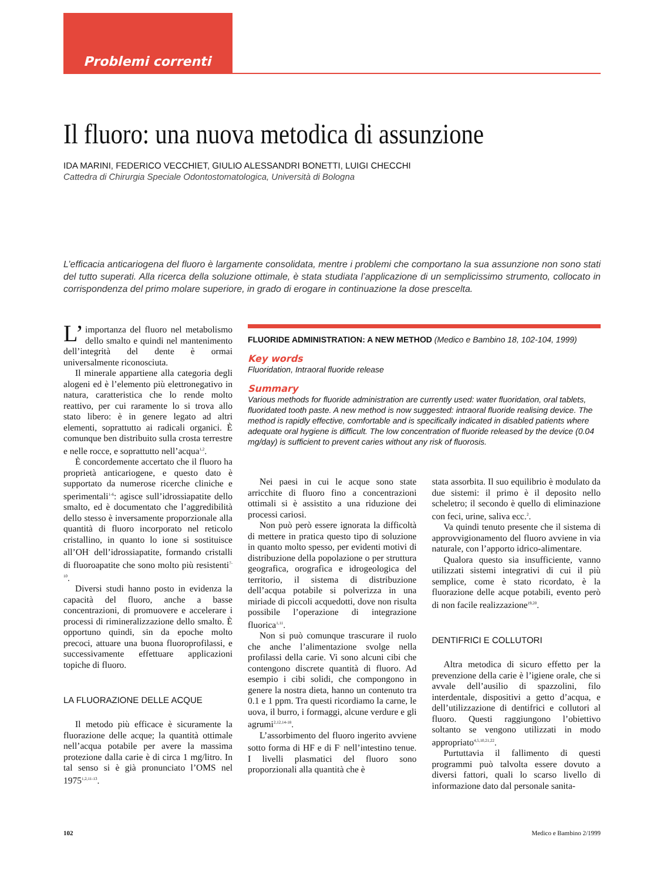Problemi correnti
Il fluoro: una nuova metodica di assunzione
IDA MARINI, FEDERICO VECCHIET, GIULIO ALESSANDRI BONETTI, LUIGI CHECCHI
Cattedra di Chirurgia Speciale Odontostomatologica, Università di Bologna
L’efficacia anticariogena del fluoro è largamente consolidata, mentre i problemi che comportano la sua assunzione non sono stati del tutto superati. Alla ricerca della soluzione ottimale, è stata studiata l’applicazione di un semplicissimo strumento, collocato in corrispondenza del primo molare superiore, in grado di erogare in continuazione la dose prescelta.
L’ importanza del fluoro nel metabolismo dello smalto e quindi nel mantenimento dell’integrità del dente è ormai universalmente riconosciuta.
Il minerale appartiene alla categoria degli alogeni ed è l’elemento più elettronegativo in natura, caratteristica che lo rende molto reattivo, per cui raramente lo si trova allo stato libero: è in genere legato ad altri elementi, soprattutto ai radicali organici. È comunque ben distribuito sulla crosta terrestre e nelle rocce, e soprattutto nell’acqua<sup>1,2</sup>.
È concordemente accertato che il fluoro ha proprietà anticariogene, e questo dato è supportato da numerose ricerche cliniche e sperimentali<sup>1-6</sup>: agisce sull’idrossiapatite dello smalto, ed è documentato che l’aggredibilità dello stesso è inversamente proporzionale alla quantità di fluoro incorporato nel reticolo cristallino, in quanto lo ione si sostituisce all’OH<sup>-</sup> dell’idrossiapatite, formando cristalli di fluoroapatite che sono molto più resistenti<sup>7-10</sup>.
Diversi studi hanno posto in evidenza la capacità del fluoro, anche a basse concentrazioni, di promuovere e accelerare i processi di rimineralizzazione dello smalto. È opportuno quindi, sin da epoche molto precoci, attuare una buona fluoroprofilassi, e successivamente effettuare applicazioni topiche di fluoro.
LA FLUORAZIONE DELLE ACQUE
Il metodo più efficace è sicuramente la fluorazione delle acque; la quantità ottimale nell’acqua potabile per avere la massima protezione dalla carie è di circa 1 mg/litro. In tal senso si è già pronunciato l’OMS nel 1975<sup>1,2,11-13</sup>.
FLUORIDE ADMINISTRATION: A NEW METHOD (Medico e Bambino 18, 102-104, 1999)
Key words
Fluoridation, Intraoral fluoride release
Summary
Various methods for fluoride administration are currently used: water fluoridation, oral tablets, fluoridated tooth paste. A new method is now suggested: intraoral fluoride realising device. The method is rapidly effective, comfortable and is specifically indicated in disabled patients where adequate oral hygiene is difficult. The low concentration of fluoride released by the device (0.04 mg/day) is sufficient to prevent caries without any risk of fluorosis.
Nei paesi in cui le acque sono state arricchite di fluoro fino a concentrazioni ottimali si è assistito a una riduzione dei processi cariosi.
Non può però essere ignorata la difficoltà di mettere in pratica questo tipo di soluzione in quanto molto spesso, per evidenti motivi di distribuzione della popolazione o per struttura geografica, orografica e idrogeologica del territorio, il sistema di distribuzione dell’acqua potabile si polverizza in una miriade di piccoli acquedotti, dove non risulta possibile l’operazione di integrazione fluorica<sup>1,11</sup>.
Non si può comunque trascurare il ruolo che anche l’alimentazione svolge nella profilassi della carie. Vi sono alcuni cibi che contengono discrete quantità di fluoro. Ad esempio i cibi solidi, che compongono in genere la nostra dieta, hanno un contenuto tra 0.1 e 1 ppm. Tra questi ricordiamo la carne, le uova, il burro, i formaggi, alcune verdure e gli agrumi<sup>2,12,14-18</sup>.
L’assorbimento del fluoro ingerito avviene sotto forma di HF e di F<sup>-</sup> nell’intestino tenue. I livelli plasmatici del fluoro sono proporzionali alla quantità che è
stata assorbita. Il suo equilibrio è modulato da due sistemi: il primo è il deposito nello scheletro; il secondo è quello di eliminazione con feci, urine, saliva ecc.<sup>2</sup>.
Va quindi tenuto presente che il sistema di approvvigionamento del fluoro avviene in via naturale, con l’apporto idrico-alimentare.
Qualora questo sia insufficiente, vanno utilizzati sistemi integrativi di cui il più semplice, come è stato ricordato, è la fluorazione delle acque potabili, evento però di non facile realizzazione<sup>19,20</sup>.
DENTIFRICI E COLLUTORI
Altra metodica di sicuro effetto per la prevenzione della carie è l’igiene orale, che si avvale dell’ausilio di spazzolini, filo interdentale, dispositivi a getto d’acqua, e dell’utilizzazione di dentifrici e collutori al fluoro. Questi raggiungono l’obiettivo soltanto se vengono utilizzati in modo appropriato<sup>4,5,10,21,22</sup>.
Purtuttavia il fallimento di questi programmi può talvolta essere dovuto a diversi fattori, quali lo scarso livello di informazione dato dal personale sanita-
102 Medico e Bambino 2/1999